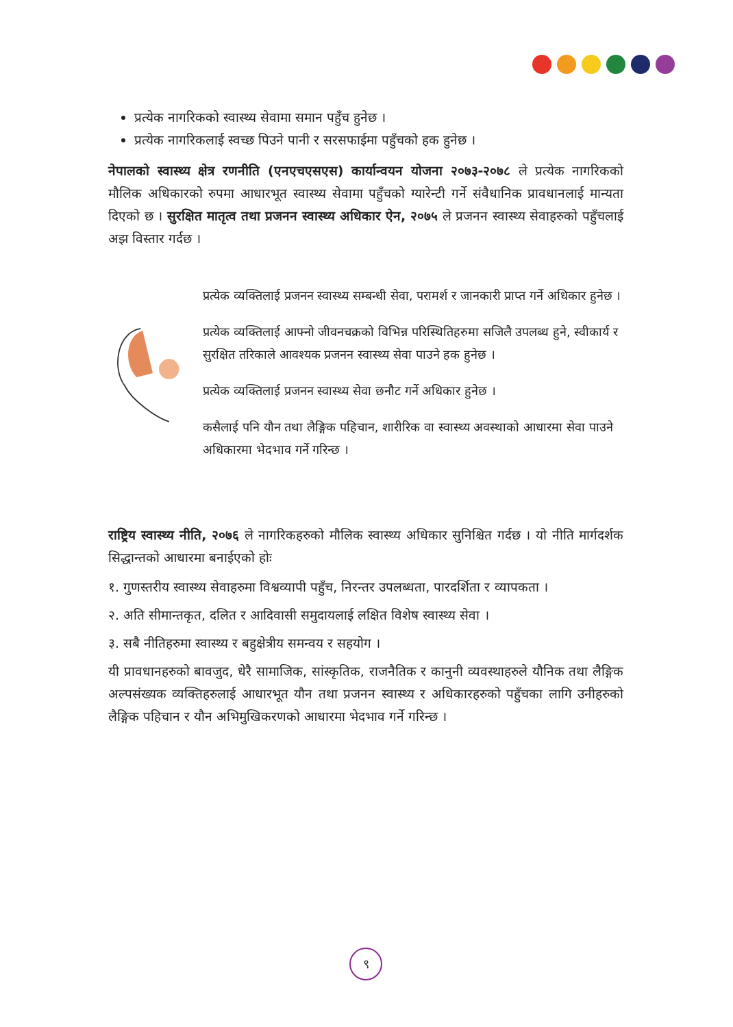प्रत्येक नागरिकको स्वास्थ्य सेवामा समान पहुँच हुनेछ ।
प्रत्येक नागरिकलाई स्वच्छ पिउने पानी र सरसफाईमा पहुँचको हक हुनेछ ।
नेपालको स्वास्थ्य क्षेत्र रणनीति (एनएचएसएस) कार्यान्वयन योजना २०७३-२०७८ ले प्रत्येक नागरिकको मौलिक अधिकारको रुपमा आधारभूत स्वास्थ्य सेवामा पहुँचको ग्यारेन्टी गर्ने संवैधानिक प्रावधानलाई मान्यता दिएको छ । सुरक्षित मातृत्व तथा प्रजनन स्वास्थ्य अधिकार ऐन, २०७५ ले प्रजनन स्वास्थ्य सेवाहरुको पहुँचलाई अझ विस्तार गर्दछ ।
प्रत्येक व्यक्तिलाई प्रजनन स्वास्थ्य सम्बन्धी सेवा, परामर्श र जानकारी प्राप्त गर्ने अधिकार हुनेछ ।
प्रत्येक व्यक्तिलाई आफ्नो जीवनचक्रको विभिन्न परिस्थितिहरुमा सजिलै उपलब्ध हुने, स्वीकार्य र सुरक्षित तरिकाले आवश्यक प्रजनन स्वास्थ्य सेवा पाउने हक हुनेछ ।
प्रत्येक व्यक्तिलाई प्रजनन स्वास्थ्य सेवा छनौट गर्ने अधिकार हुनेछ ।
कसैलाई पनि यौन तथा लैङ्गिक पहिचान, शारीरिक वा स्वास्थ्य अवस्थाको आधारमा सेवा पाउने अधिकारमा भेदभाव गर्ने गरिन्छ ।
राष्ट्रिय स्वास्थ्य नीति, २०७६ ले नागरिकहरुको मौलिक स्वास्थ्य अधिकार सुनिश्चित गर्दछ । यो नीति मार्गदर्शक सिद्धान्तको आधारमा बनाईएको होः
१. गुणस्तरीय स्वास्थ्य सेवाहरुमा विश्वव्यापी पहुँच, निरन्तर उपलब्धता, पारदर्शिता र व्यापकता ।
२. अति सीमान्तकृत, दलित र आदिवासी समुदायलाई लक्षित विशेष स्वास्थ्य सेवा ।
३. सबै नीतिहरुमा स्वास्थ्य र बहुक्षेत्रीय समन्वय र सहयोग ।
यी प्रावधानहरुको बावजुद, धेरै सामाजिक, सांस्कृतिक, राजनैतिक र कानुनी व्यवस्थाहरुले यौनिक तथा लैङ्गिक अल्पसंख्यक व्यक्तिहरुलाई आधारभूत यौन तथा प्रजनन स्वास्थ्य र अधिकारहरुको पहुँचका लागि उनीहरुको लैङ्गिक पहिचान र यौन अभिमुखिकरणको आधारमा भेदभाव गर्ने गरिन्छ ।
९